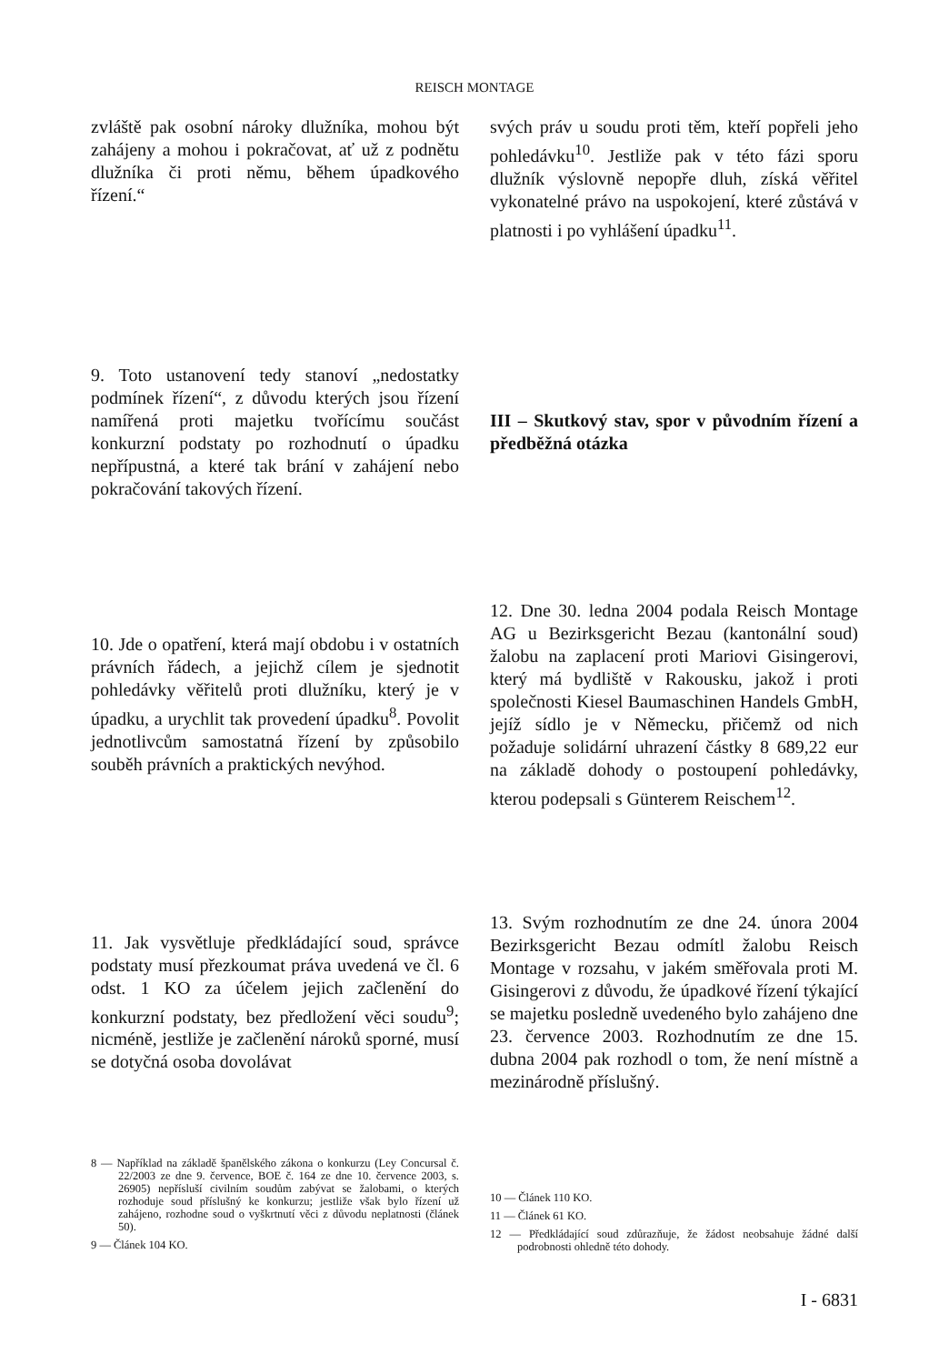REISCH MONTAGE
zvláště pak osobní nároky dlužníka, mohou být zahájeny a mohou i pokračovat, ať už z podnětu dlužníka či proti němu, během úpadkového řízení.“
svých práv u soudu proti těm, kteří popřeli jeho pohledávku<sup>10</sup>. Jestliže pak v této fázi sporu dlužník výslovně nepopře dluh, získá věřitel vykonatelné právo na uspokojení, které zůstává v platnosti i po vyhlášení úpadku<sup>11</sup>.
9. Toto ustanovení tedy stanoví „nedostatky podmínek řízení“, z důvodu kterých jsou řízení namířená proti majetku tvořícímu součást konkurzní podstaty po rozhodnutí o úpadku nepřípustná, a které tak brání v zahájení nebo pokračování takových řízení.
III – Skutkový stav, spor v původním řízení a předběžná otázka
10. Jde o opatření, která mají obdobu i v ostatních právních řádech, a jejichž cílem je sjednotit pohledávky věřitelů proti dlužníku, který je v úpadku, a urychlit tak provedení úpadku<sup>8</sup>. Povolit jednotlivcům samostatná řízení by způsobilo souběh právních a praktických nevýhod.
12. Dne 30. ledna 2004 podala Reisch Montage AG u Bezirksgericht Bezau (kantonální soud) žalobu na zaplacení proti Mariovi Gisingerovi, který má bydliště v Rakousku, jakož i proti společnosti Kiesel Baumaschinen Handels GmbH, jejíž sídlo je v Německu, přičemž od nich požaduje solidární uhrazení částky 8 689,22 eur na základě dohody o postoupení pohledávky, kterou podepsali s Günterem Reischem<sup>12</sup>.
11. Jak vysvětluje předkládající soud, správce podstaty musí přezkoumat práva uvedená ve čl. 6 odst. 1 KO za účelem jejich začlenění do konkurzní podstaty, bez předložení věci soudu<sup>9</sup>; nicméně, jestliže je začlenění nároků sporné, musí se dotyčná osoba dovolávat
13. Svým rozhodnutím ze dne 24. února 2004 Bezirksgericht Bezau odmítl žalobu Reisch Montage v rozsahu, v jakém směřovala proti M. Gisingerovi z důvodu, že úpadkové řízení týkající se majetku posledně uvedeného bylo zahájeno dne 23. července 2003. Rozhodnutím ze dne 15. dubna 2004 pak rozhodl o tom, že není místně a mezinárodně příslušný.
8 — Například na základě španělského zákona o konkurzu (Ley Concursal č. 22/2003 ze dne 9. července, BOE č. 164 ze dne 10. července 2003, s. 26905) nepřísluší civilním soudům zabývat se žalobami, o kterých rozhoduje soud příslušný ke konkurzu; jestliže však bylo řízení už zahájeno, rozhodne soud o vyškrtnutí věci z důvodu neplatnosti (článek 50).
9 — Článek 104 KO.
10 — Článek 110 KO.
11 — Článek 61 KO.
12 — Předkládající soud zdůrazňuje, že žádost neobsahuje žádné další podrobnosti ohledně této dohody.
I - 6831